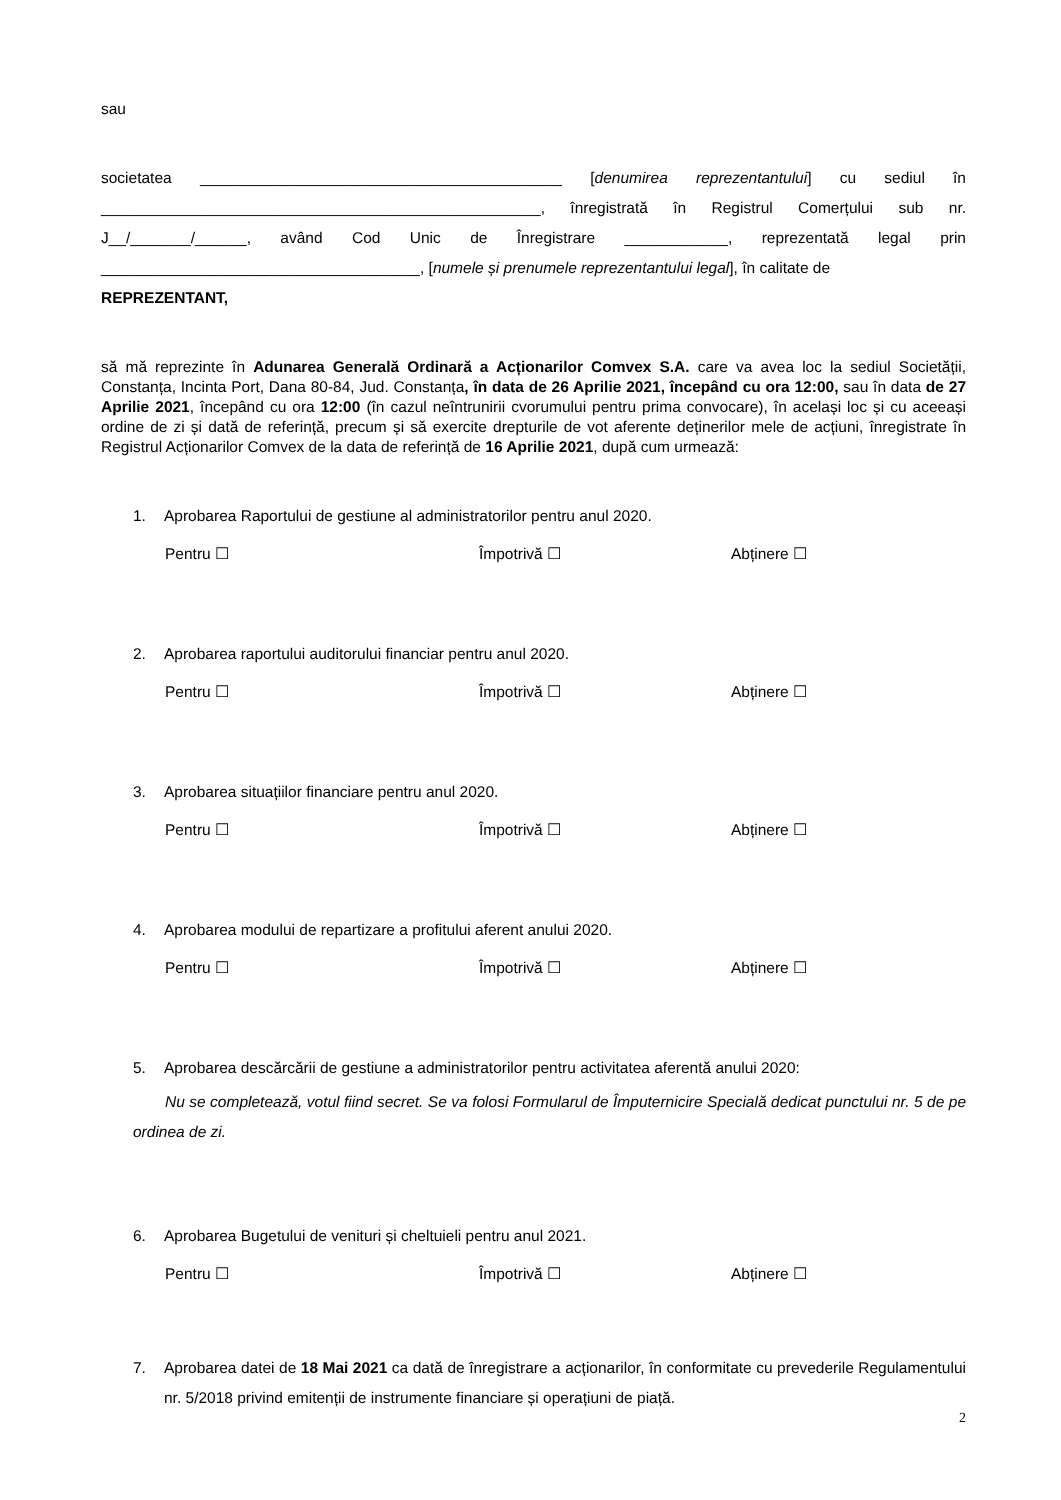sau
societatea __________________________________________ [denumirea reprezentantului] cu sediul în ___________________________________________________, înregistrată în Registrul Comerțului sub nr. J__/_______/______, având Cod Unic de Înregistrare ____________, reprezentată legal prin _____________________________________, [numele și prenumele reprezentantului legal], în calitate de
REPREZENTANT,
să mă reprezinte în Adunarea Generală Ordinară a Acționarilor Comvex S.A. care va avea loc la sediul Societății, Constanța, Incinta Port, Dana 80-84, Jud. Constanța, în data de 26 Aprilie 2021, începând cu ora 12:00, sau în data de 27 Aprilie 2021, începând cu ora 12:00 (în cazul neîntrunirii cvorumului pentru prima convocare), în același loc și cu aceeași ordine de zi și dată de referință, precum și să exercite drepturile de vot aferente deținerilor mele de acțiuni, înregistrate în Registrul Acționarilor Comvex de la data de referință de 16 Aprilie 2021, după cum urmează:
1. Aprobarea Raportului de gestiune al administratorilor pentru anul 2020.
Pentru ☐ Împotrivă ☐ Abținere ☐
2. Aprobarea raportului auditorului financiar pentru anul 2020.
Pentru ☐ Împotrivă ☐ Abținere ☐
3. Aprobarea situațiilor financiare pentru anul 2020.
Pentru ☐ Împotrivă ☐ Abținere ☐
4. Aprobarea modului de repartizare a profitului aferent anului 2020.
Pentru ☐ Împotrivă ☐ Abținere ☐
5. Aprobarea descărcării de gestiune a administratorilor pentru activitatea aferentă anului 2020:
Nu se completează, votul fiind secret. Se va folosi Formularul de Împuternicire Specială dedicat punctului nr. 5 de pe ordinea de zi.
6. Aprobarea Bugetului de venituri și cheltuieli pentru anul 2021.
Pentru ☐ Împotrivă ☐ Abținere ☐
7. Aprobarea datei de 18 Mai 2021 ca dată de înregistrare a acționarilor, în conformitate cu prevederile Regulamentului nr. 5/2018 privind emitenții de instrumente financiare și operațiuni de piață.
2